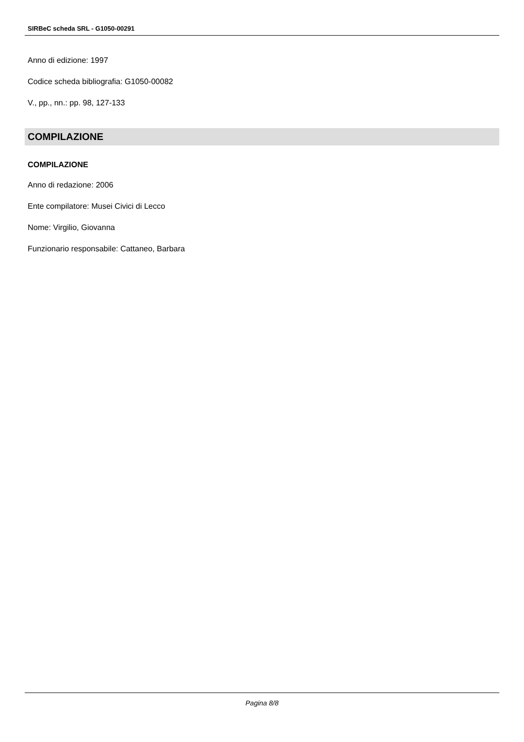SIRBeC scheda SRL - G1050-00291
Anno di edizione: 1997
Codice scheda bibliografia: G1050-00082
V., pp., nn.: pp. 98, 127-133
COMPILAZIONE
COMPILAZIONE
Anno di redazione: 2006
Ente compilatore: Musei Civici di Lecco
Nome: Virgilio, Giovanna
Funzionario responsabile: Cattaneo, Barbara
Pagina 8/8